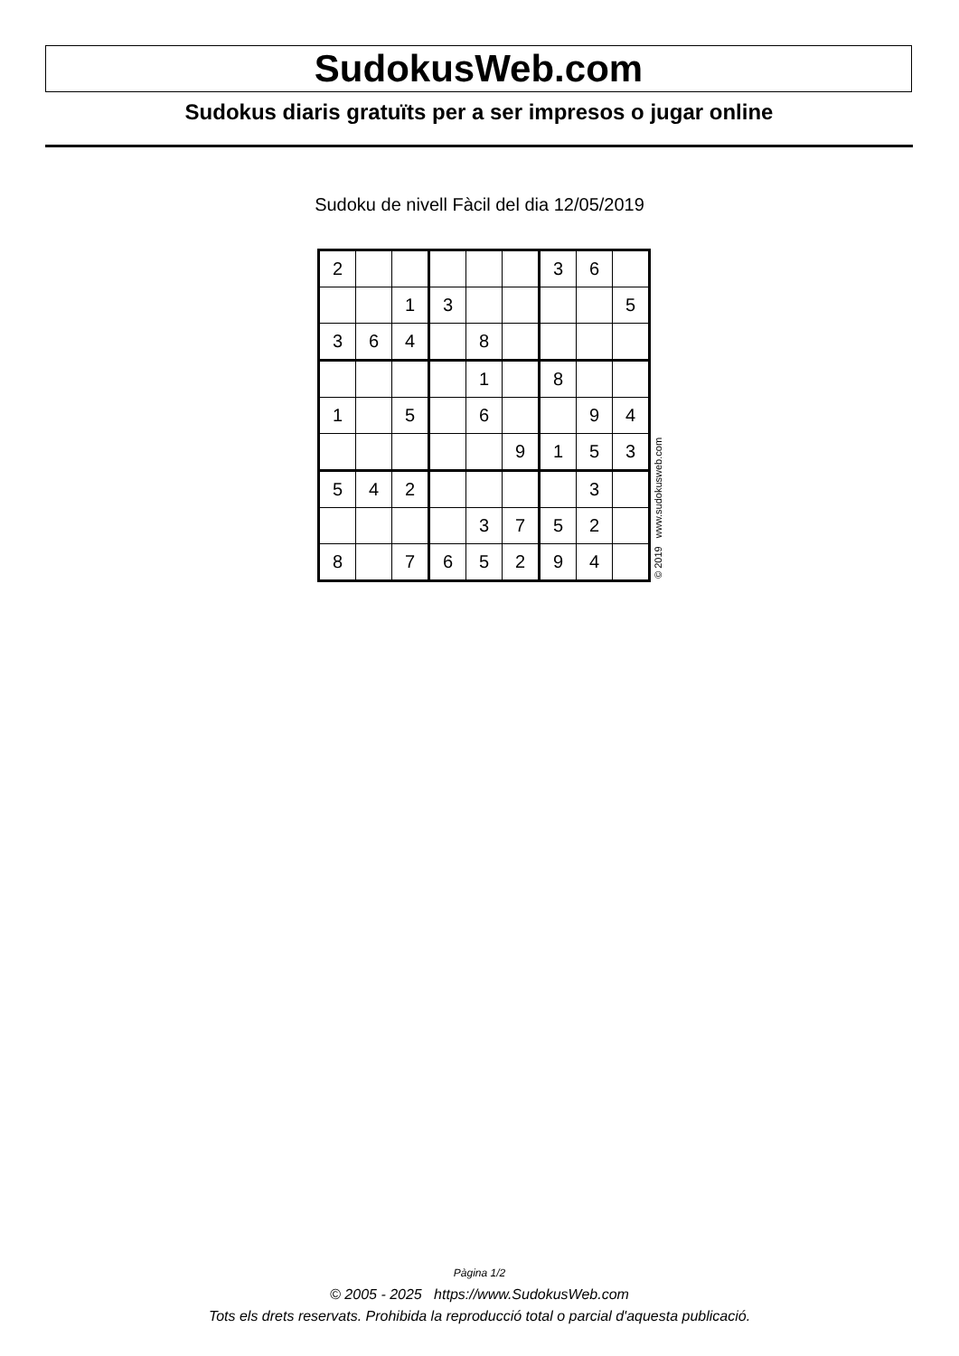SudokusWeb.com
Sudokus diaris gratuïts per a ser impresos o jugar online
Sudoku de nivell Fàcil del dia 12/05/2019
| 2 | | | | | | 3 | 6 | |
| | | 1 | 3 | | | | | 5 |
| 3 | 6 | 4 | | 8 | | | | |
| | | | | 1 | | 8 | | |
| 1 | | 5 | | 6 | | | 9 | 4 |
| | | | | | 9 | 1 | 5 | 3 |
| 5 | 4 | 2 | | | | | 3 | |
| | | | | 3 | 7 | 5 | 2 | |
| 8 | | 7 | 6 | 5 | 2 | 9 | 4 | |
© 2019 www.sudokusweb.com
Pàgina 1/2
© 2005 - 2025 https://www.SudokusWeb.com
Tots els drets reservats. Prohibida la reproducció total o parcial d'aquesta publicació.